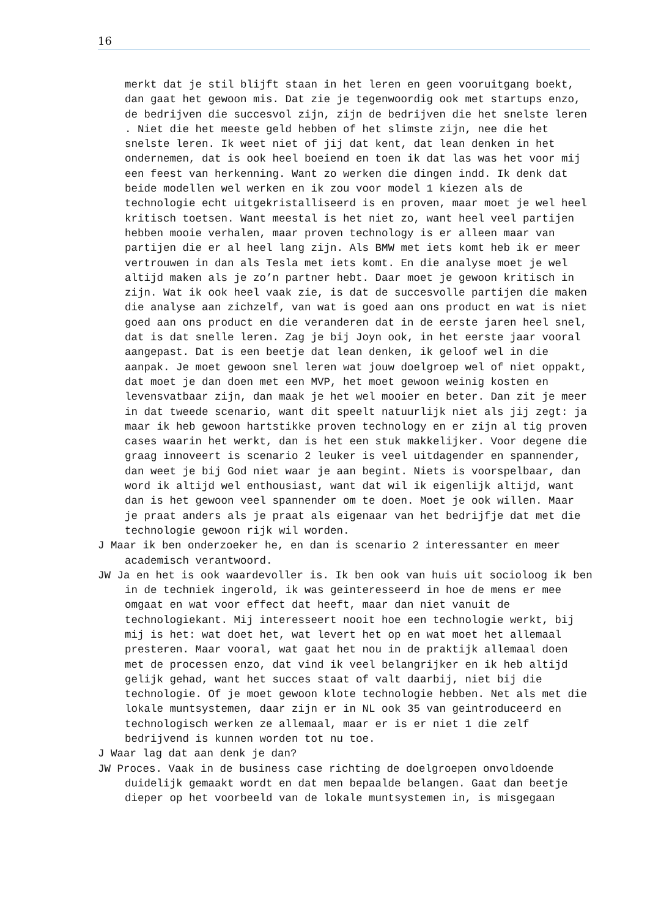16
merkt dat je stil blijft staan in het leren en geen vooruitgang boekt, dan gaat het gewoon mis. Dat zie je tegenwoordig ook met startups enzo, de bedrijven die succesvol zijn, zijn de bedrijven die het snelste leren . Niet die het meeste geld hebben of het slimste zijn, nee die het snelste leren. Ik weet niet of jij dat kent, dat lean denken in het ondernemen, dat is ook heel boeiend en toen ik dat las was het voor mij een feest van herkenning. Want zo werken die dingen indd. Ik denk dat beide modellen wel werken en ik zou voor model 1 kiezen als de technologie echt uitgekristalliseerd is en proven, maar moet je wel heel kritisch toetsen. Want meestal is het niet zo, want heel veel partijen hebben mooie verhalen, maar proven technology is er alleen maar van partijen die er al heel lang zijn. Als BMW met iets komt heb ik er meer vertrouwen in dan als Tesla met iets komt. En die analyse moet je wel altijd maken als je zo’n partner hebt. Daar moet je gewoon kritisch in zijn. Wat ik ook heel vaak zie, is dat de succesvolle partijen die maken die analyse aan zichzelf, van wat is goed aan ons product en wat is niet goed aan ons product en die veranderen dat in de eerste jaren heel snel, dat is dat snelle leren. Zag je bij Joyn ook, in het eerste jaar vooral aangepast. Dat is een beetje dat lean denken, ik geloof wel in die aanpak. Je moet gewoon snel leren wat jouw doelgroep wel of niet oppakt, dat moet je dan doen met een MVP, het moet gewoon weinig kosten en levensvatbaar zijn, dan maak je het wel mooier en beter. Dan zit je meer in dat tweede scenario, want dit speelt natuurlijk niet als jij zegt: ja maar ik heb gewoon hartstikke proven technology en er zijn al tig proven cases waarin het werkt, dan is het een stuk makkelijker. Voor degene die graag innoveert is scenario 2 leuker is veel uitdagender en spannender, dan weet je bij God niet waar je aan begint. Niets is voorspelbaar, dan word ik altijd wel enthousiast, want dat wil ik eigenlijk altijd, want dan is het gewoon veel spannender om te doen. Moet je ook willen. Maar je praat anders als je praat als eigenaar van het bedrijfje dat met die technologie gewoon rijk wil worden.
J Maar ik ben onderzoeker he, en dan is scenario 2 interessanter en meer academisch verantwoord.
JW Ja en het is ook waardevoller is. Ik ben ook van huis uit socioloog ik ben in de techniek ingerold, ik was geinteresseerd in hoe de mens er mee omgaat en wat voor effect dat heeft, maar dan niet vanuit de technologiekant. Mij interesseert nooit hoe een technologie werkt, bij mij is het: wat doet het, wat levert het op en wat moet het allemaal presteren. Maar vooral, wat gaat het nou in de praktijk allemaal doen met de processen enzo, dat vind ik veel belangrijker en ik heb altijd gelijk gehad, want het succes staat of valt daarbij, niet bij die technologie. Of je moet gewoon klote technologie hebben. Net als met die lokale muntsystemen, daar zijn er in NL ook 35 van geintroduceerd en technologisch werken ze allemaal, maar er is er niet 1 die zelf bedrijvend is kunnen worden tot nu toe.
J Waar lag dat aan denk je dan?
JW Proces. Vaak in de business case richting de doelgroepen onvoldoende duidelijk gemaakt wordt en dat men bepaalde belangen. Gaat dan beetje dieper op het voorbeeld van de lokale muntsystemen in, is misgegaan